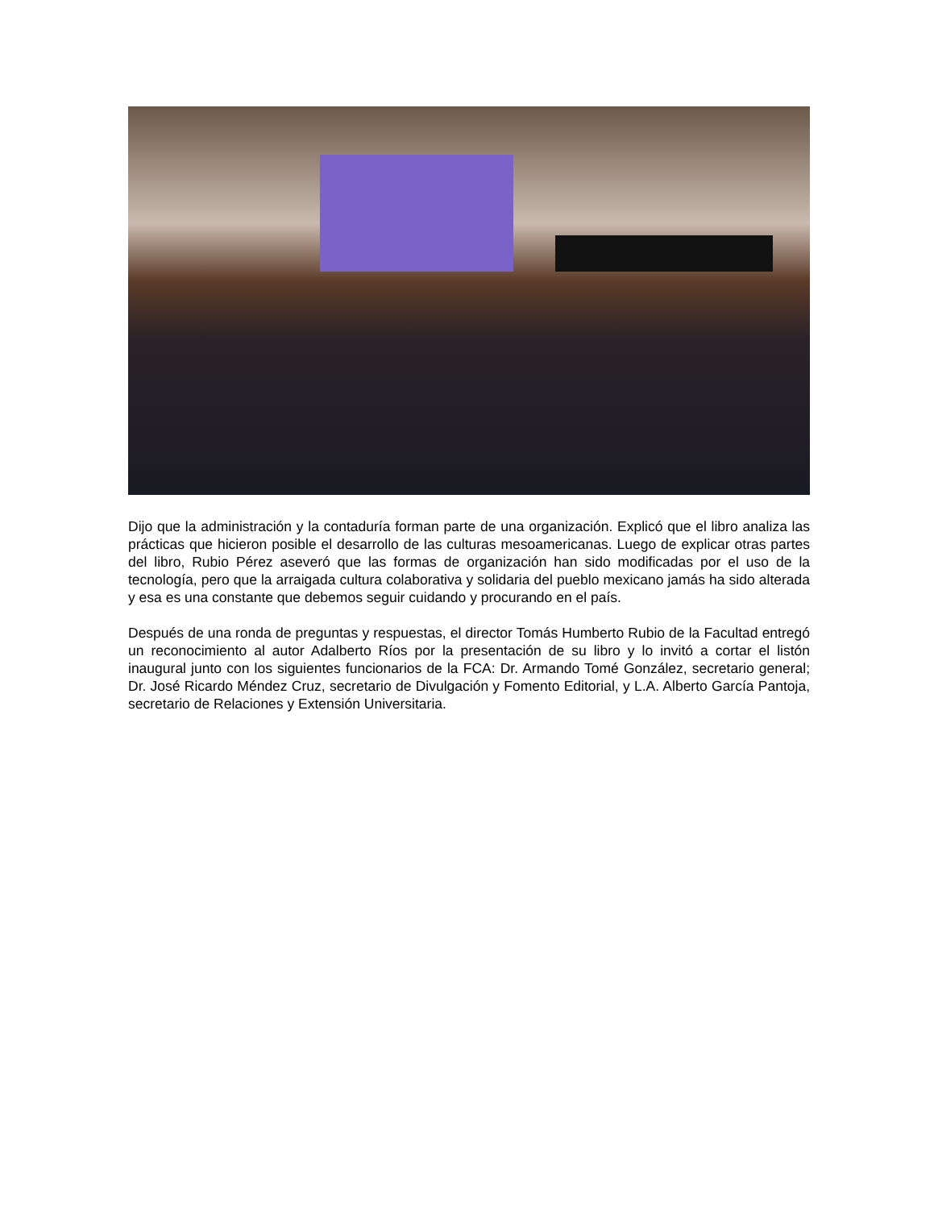Dijo que la administración y la contaduría forman parte de una organización. Explicó que el libro analiza las prácticas que hicieron posible el desarrollo de las culturas mesoamericanas. Luego de explicar otras partes del libro, Rubio Pérez aseveró que las formas de organización han sido modificadas por el uso de la tecnología, pero que la arraigada cultura colaborativa y solidaria del pueblo mexicano jamás ha sido alterada y esa es una constante que debemos seguir cuidando y procurando en el país.
Después de una ronda de preguntas y respuestas, el director Tomás Humberto Rubio de la Facultad entregó un reconocimiento al autor Adalberto Ríos por la presentación de su libro y lo invitó a cortar el listón inaugural junto con los siguientes funcionarios de la FCA: Dr. Armando Tomé González, secretario general; Dr. José Ricardo Méndez Cruz, secretario de Divulgación y Fomento Editorial, y L.A. Alberto García Pantoja, secretario de Relaciones y Extensión Universitaria.